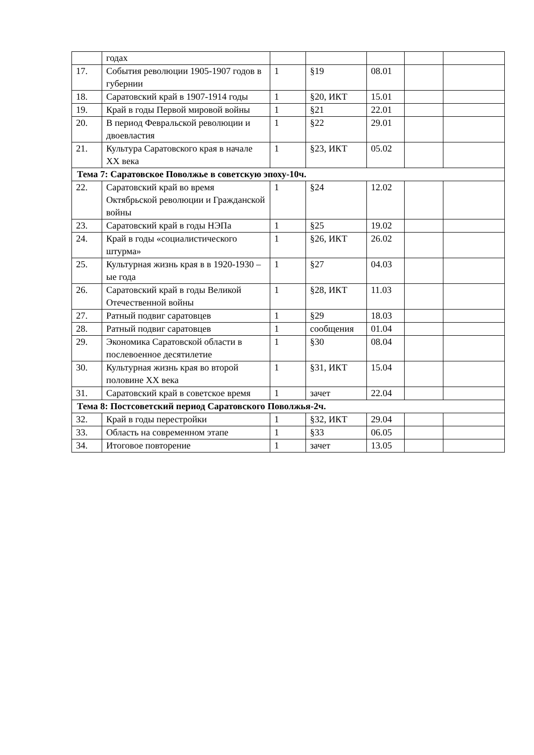| | годах | | | | | |
| 17. | События революции 1905-1907 годов в губернии | 1 | §19 | 08.01 | | |
| 18. | Саратовский край в 1907-1914 годы | 1 | §20, ИКТ | 15.01 | | |
| 19. | Край в годы Первой мировой войны | 1 | §21 | 22.01 | | |
| 20. | В период Февральской революции и двоевластия | 1 | §22 | 29.01 | | |
| 21. | Культура Саратовского края в начале XX века | 1 | §23, ИКТ | 05.02 | | |
| Тема 7: Саратовское Поволжье в советскую эпоху-10ч. | | | | | | |
| 22. | Саратовский край во время Октябрьской революции и Гражданской войны | 1 | §24 | 12.02 | | |
| 23. | Саратовский край в годы НЭПа | 1 | §25 | 19.02 | | |
| 24. | Край в годы «социалистического штурма» | 1 | §26, ИКТ | 26.02 | | |
| 25. | Культурная жизнь края в в 1920-1930 – ые года | 1 | §27 | 04.03 | | |
| 26. | Саратовский край в годы Великой Отечественной войны | 1 | §28, ИКТ | 11.03 | | |
| 27. | Ратный подвиг саратовцев | 1 | §29 | 18.03 | | |
| 28. | Ратный подвиг саратовцев | 1 | сообщения | 01.04 | | |
| 29. | Экономика Саратовской области в послевоенное десятилетие | 1 | §30 | 08.04 | | |
| 30. | Культурная жизнь края во второй половине XX века | 1 | §31, ИКТ | 15.04 | | |
| 31. | Саратовский край в советское время | 1 | зачет | 22.04 | | |
| Тема 8: Постсоветский период Саратовского Поволжья-2ч. | | | | | | |
| 32. | Край в годы перестройки | 1 | §32, ИКТ | 29.04 | | |
| 33. | Область на современном этапе | 1 | §33 | 06.05 | | |
| 34. | Итоговое повторение | 1 | зачет | 13.05 | | |